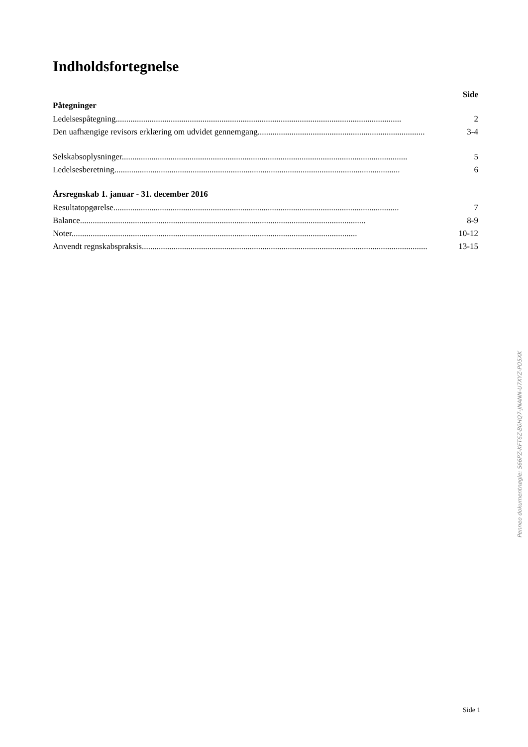Indholdsfortegnelse
Side
Påtegninger
Ledelsespåtegning....................................................................................................................................... 2
Den uafhængige revisors erklæring om udvidet gennemgang............................................................................... 3-4
Selskabsoplysninger....................................................................................................................................... 5
Ledelsesberetning....................................................................................................................................... 6
Årsregnskab 1. januar - 31. december 2016
Resultatopgørelse....................................................................................................................................... 7
Balance....................................................................................................................................... 8-9
Noter....................................................................................................................................... 10-12
Anvendt regnskabspraksis....................................................................................................................................... 13-15
Penneo dokumentnøgle: S66PZ-KFT6Z-B0HQ7-JNANN-U7XYZ-PO5XK
Side 1